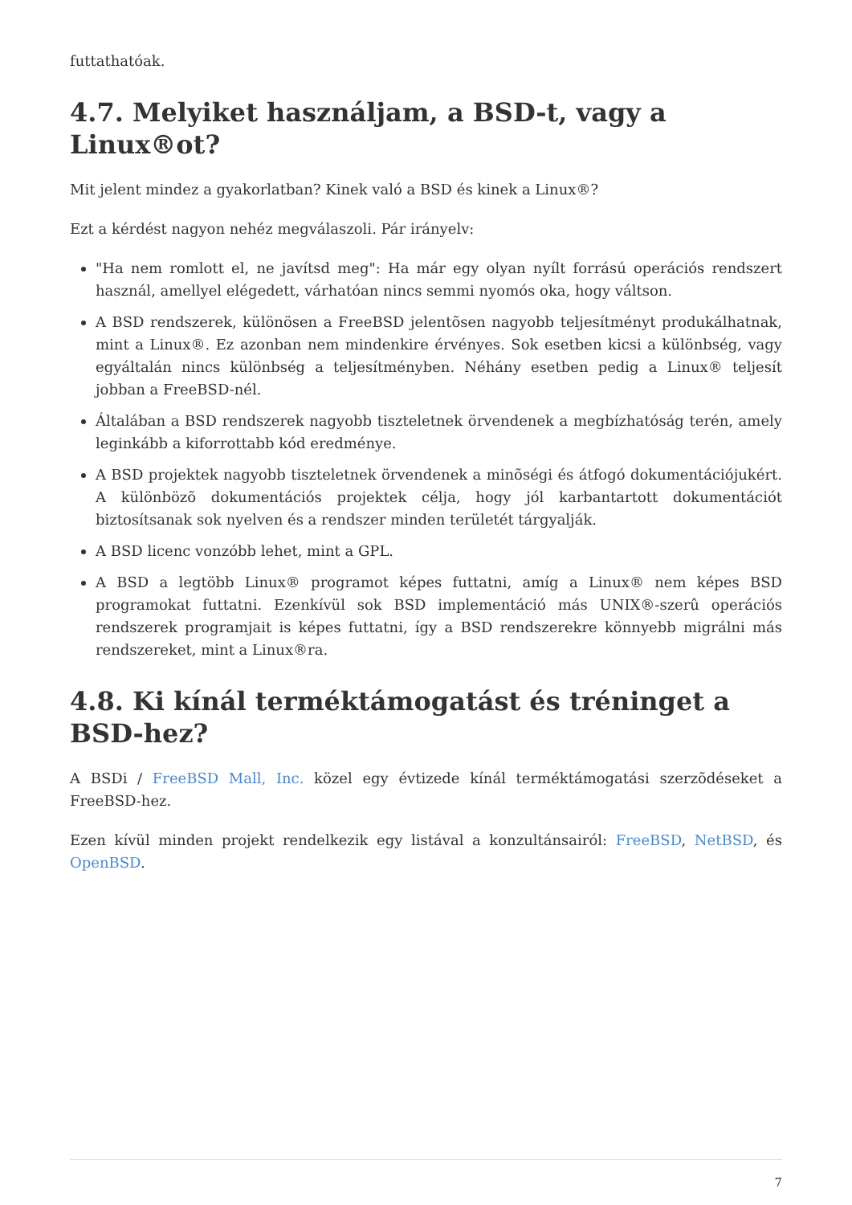futtathatóak.
4.7. Melyiket használjam, a BSD-t, vagy a Linux®ot?
Mit jelent mindez a gyakorlatban? Kinek való a BSD és kinek a Linux®?
Ezt a kérdést nagyon nehéz megválaszoli. Pár irányelv:
"Ha nem romlott el, ne javítsd meg": Ha már egy olyan nyílt forrású operációs rendszert használ, amellyel elégedett, várhatóan nincs semmi nyomós oka, hogy váltson.
A BSD rendszerek, különösen a FreeBSD jelentõsen nagyobb teljesítményt produkálhatnak, mint a Linux®. Ez azonban nem mindenkire érvényes. Sok esetben kicsi a különbség, vagy egyáltalán nincs különbség a teljesítményben. Néhány esetben pedig a Linux® teljesít jobban a FreeBSD-nél.
Általában a BSD rendszerek nagyobb tiszteletnek örvendenek a megbízhatóság terén, amely leginkább a kiforrottabb kód eredménye.
A BSD projektek nagyobb tiszteletnek örvendenek a minõségi és átfogó dokumentációjukért. A különbözõ dokumentációs projektek célja, hogy jól karbantartott dokumentációt biztosítsanak sok nyelven és a rendszer minden területét tárgyalják.
A BSD licenc vonzóbb lehet, mint a GPL.
A BSD a legtöbb Linux® programot képes futtatni, amíg a Linux® nem képes BSD programokat futtatni. Ezenkívül sok BSD implementáció más UNIX®-szerû operációs rendszerek programjait is képes futtatni, így a BSD rendszerekre könnyebb migrálni más rendszereket, mint a Linux®ra.
4.8. Ki kínál terméktámogatást és tréninget a BSD-hez?
A BSDi / FreeBSD Mall, Inc. közel egy évtizede kínál terméktámogatási szerzõdéseket a FreeBSD-hez.
Ezen kívül minden projekt rendelkezik egy listával a konzultánsairól: FreeBSD, NetBSD, és OpenBSD.
7